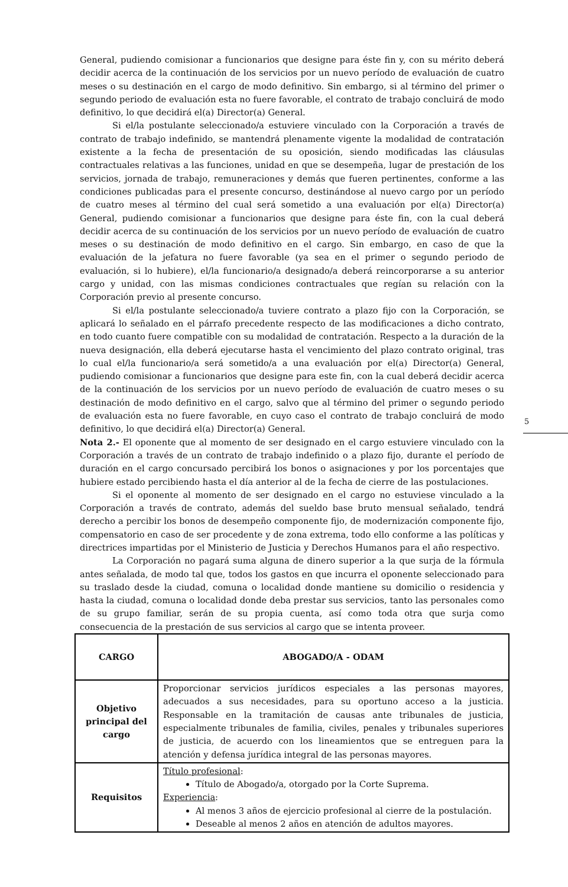General, pudiendo comisionar a funcionarios que designe para éste fin y, con su mérito deberá decidir acerca de la continuación de los servicios por un nuevo período de evaluación de cuatro meses o su destinación en el cargo de modo definitivo. Sin embargo, si al término del primer o segundo periodo de evaluación esta no fuere favorable, el contrato de trabajo concluirá de modo definitivo, lo que decidirá el(a) Director(a) General.
Si el/la postulante seleccionado/a estuviere vinculado con la Corporación a través de contrato de trabajo indefinido, se mantendrá plenamente vigente la modalidad de contratación existente a la fecha de presentación de su oposición, siendo modificadas las cláusulas contractuales relativas a las funciones, unidad en que se desempeña, lugar de prestación de los servicios, jornada de trabajo, remuneraciones y demás que fueren pertinentes, conforme a las condiciones publicadas para el presente concurso, destinándose al nuevo cargo por un período de cuatro meses al término del cual será sometido a una evaluación por el(a) Director(a) General, pudiendo comisionar a funcionarios que designe para éste fin, con la cual deberá decidir acerca de su continuación de los servicios por un nuevo período de evaluación de cuatro meses o su destinación de modo definitivo en el cargo. Sin embargo, en caso de que la evaluación de la jefatura no fuere favorable (ya sea en el primer o segundo periodo de evaluación, si lo hubiere), el/la funcionario/a designado/a deberá reincorporarse a su anterior cargo y unidad, con las mismas condiciones contractuales que regían su relación con la Corporación previo al presente concurso.
Si el/la postulante seleccionado/a tuviere contrato a plazo fijo con la Corporación, se aplicará lo señalado en el párrafo precedente respecto de las modificaciones a dicho contrato, en todo cuanto fuere compatible con su modalidad de contratación. Respecto a la duración de la nueva designación, ella deberá ejecutarse hasta el vencimiento del plazo contrato original, tras lo cual el/la funcionario/a será sometido/a a una evaluación por el(a) Director(a) General, pudiendo comisionar a funcionarios que designe para este fin, con la cual deberá decidir acerca de la continuación de los servicios por un nuevo período de evaluación de cuatro meses o su destinación de modo definitivo en el cargo, salvo que al término del primer o segundo periodo de evaluación esta no fuere favorable, en cuyo caso el contrato de trabajo concluirá de modo definitivo, lo que decidirá el(a) Director(a) General.
Nota 2.- El oponente que al momento de ser designado en el cargo estuviere vinculado con la Corporación a través de un contrato de trabajo indefinido o a plazo fijo, durante el período de duración en el cargo concursado percibirá los bonos o asignaciones y por los porcentajes que hubiere estado percibiendo hasta el día anterior al de la fecha de cierre de las postulaciones.
Si el oponente al momento de ser designado en el cargo no estuviese vinculado a la Corporación a través de contrato, además del sueldo base bruto mensual señalado, tendrá derecho a percibir los bonos de desempeño componente fijo, de modernización componente fijo, compensatorio en caso de ser procedente y de zona extrema, todo ello conforme a las políticas y directrices impartidas por el Ministerio de Justicia y Derechos Humanos para el año respectivo.
La Corporación no pagará suma alguna de dinero superior a la que surja de la fórmula antes señalada, de modo tal que, todos los gastos en que incurra el oponente seleccionado para su traslado desde la ciudad, comuna o localidad donde mantiene su domicilio o residencia y hasta la ciudad, comuna o localidad donde deba prestar sus servicios, tanto las personales como de su grupo familiar, serán de su propia cuenta, así como toda otra que surja como consecuencia de la prestación de sus servicios al cargo que se intenta proveer.
| CARGO | ABOGADO/A - ODAM |
| Objetivo principal del cargo | Proporcionar servicios jurídicos especiales a las personas mayores, adecuados a sus necesidades, para su oportuno acceso a la justicia. Responsable en la tramitación de causas ante tribunales de justicia, especialmente tribunales de familia, civiles, penales y tribunales superiores de justicia, de acuerdo con los lineamientos que se entreguen para la atención y defensa jurídica integral de las personas mayores. |
| Requisitos | Título profesional : Título de Abogado/a, otorgado por la Corte Suprema. Experiencia : Al menos 3 años de ejercicio profesional al cierre de la postulación. Deseable al menos 2 años en atención de adultos mayores. |
5